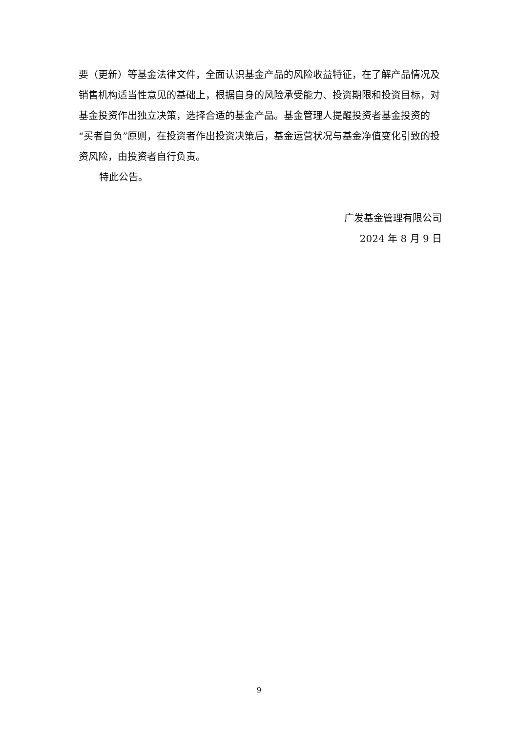要（更新）等基金法律文件，全面认识基金产品的风险收益特征，在了解产品情况及销售机构适当性意见的基础上，根据自身的风险承受能力、投资期限和投资目标，对基金投资作出独立决策，选择合适的基金产品。基金管理人提醒投资者基金投资的“买者自负”原则，在投资者作出投资决策后，基金运营状况与基金净值变化引致的投资风险，由投资者自行负责。
特此公告。
广发基金管理有限公司
2024 年 8 月 9 日
9